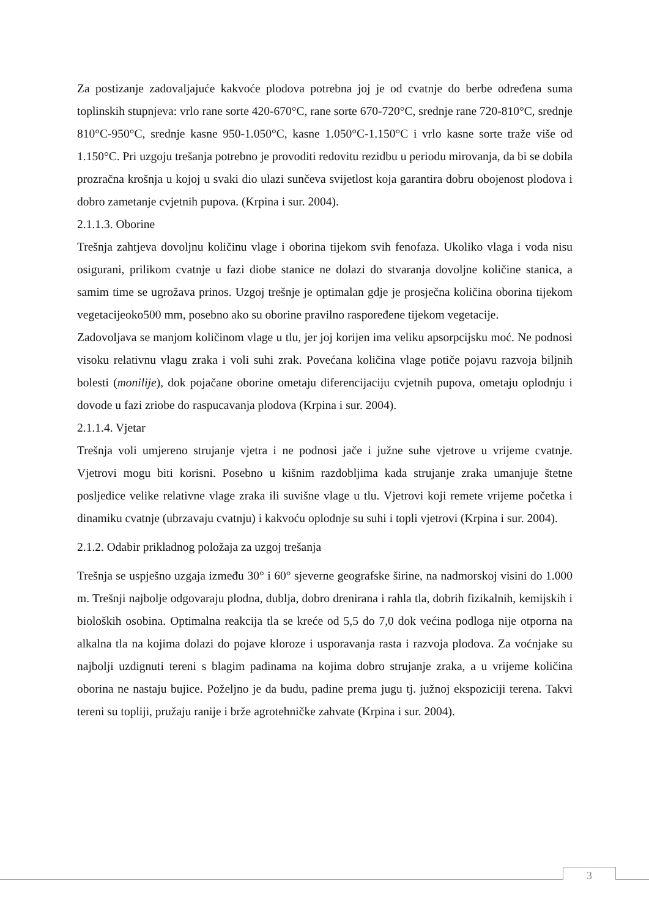Za postizanje zadovaljajuće kakvoće plodova potrebna joj je od cvatnje do berbe određena suma toplinskih stupnjeva: vrlo rane sorte 420-670°C, rane sorte 670-720°C, srednje rane 720-810°C, srednje 810°C-950°C, srednje kasne 950-1.050°C, kasne 1.050°C-1.150°C i vrlo kasne sorte traže više od 1.150°C. Pri uzgoju trešanja potrebno je provoditi redovitu rezidbu u periodu mirovanja, da bi se dobila prozračna krošnja u kojoj u svaki dio ulazi sunčeva svijetlost koja garantira dobru obojenost plodova i dobro zametanje cvjetnih pupova. (Krpina i sur. 2004).
2.1.1.3. Oborine
Trešnja zahtjeva dovoljnu količinu vlage i oborina tijekom svih fenofaza. Ukoliko vlaga i voda nisu osigurani, prilikom cvatnje u fazi diobe stanice ne dolazi do stvaranja dovoljne količine stanica, a samim time se ugrožava prinos. Uzgoj trešnje je optimalan gdje je prosječna količina oborina tijekom vegetacijeoko500 mm, posebno ako su oborine pravilno raspoređene tijekom vegetacije.
Zadovoljava se manjom količinom vlage u tlu, jer joj korijen ima veliku apsorpcijsku moć. Ne podnosi visoku relativnu vlagu zraka i voli suhi zrak. Povećana količina vlage potiče pojavu razvoja biljnih bolesti (monilije), dok pojačane oborine ometaju diferencijaciju cvjetnih pupova, ometaju oplodnju i dovode u fazi zriobe do raspucavanja plodova (Krpina i sur. 2004).
2.1.1.4. Vjetar
Trešnja voli umjereno strujanje vjetra i ne podnosi jače i južne suhe vjetrove u vrijeme cvatnje. Vjetrovi mogu biti korisni. Posebno u kišnim razdobljima kada strujanje zraka umanjuje štetne posljedice velike relativne vlage zraka ili suvišne vlage u tlu. Vjetrovi koji remete vrijeme početka i dinamiku cvatnje (ubrzavaju cvatnju) i kakvoću oplodnje su suhi i topli vjetrovi (Krpina i sur. 2004).
2.1.2. Odabir prikladnog položaja za uzgoj trešanja
Trešnja se uspješno uzgaja između 30° i 60° sjeverne geografske širine, na nadmorskoj visini do 1.000 m. Trešnji najbolje odgovaraju plodna, dublja, dobro drenirana i rahla tla, dobrih fizikalnih, kemijskih i bioloških osobina. Optimalna reakcija tla se kreće od 5,5 do 7,0 dok većina podloga nije otporna na alkalna tla na kojima dolazi do pojave kloroze i usporavanja rasta i razvoja plodova. Za voćnjake su najbolji uzdignuti tereni s blagim padinama na kojima dobro strujanje zraka, a u vrijeme količina oborina ne nastaju bujice. Poželjno je da budu, padine prema jugu tj. južnoj ekspoziciji terena. Takvi tereni su topliji, pružaju ranije i brže agrotehničke zahvate (Krpina i sur. 2004).
3